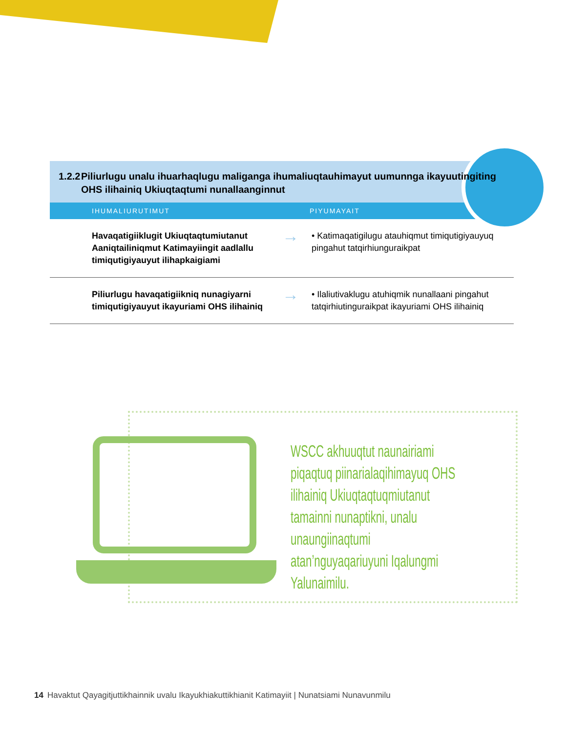1.2.2 Piliurlugu unalu ihuarhaqlugu maliganga ihumaliuqtauhimayut uumunnga ikayuutingiting OHS ilihainiq Ukiuqtaqtumi nunallaanginnut
IHUMALIURUTIMUT PIYUMAYAIT
| Havaqatigiiklugit Ukiuqtaqtumiutanut Aaniqtailiniqmut Katimayiingit aadlallu timiqutigiyauyut ilihapkaigiami | → | • Katimaqatigilugu atauhiqmut timiqutigiyauyuq pingahut tatqirhiunguraikpat |
| Piliurlugu havaqatigiikniq nunagiyarni timiqutigiyauyut ikayuriami OHS ilihainiq | → | • Ilaliutivaklugu atuhiqmik nunallaani pingahut tatqirhiutinguraikpat ikayuriami OHS ilihainiq |
WSCC akhuuqtut naunairiami piqaqtuq piinarialaqihimayuq OHS ilihainiq Ukiuqtaqtuqmiutanut tamainni nunaptikni, unalu unaungiinaqtumi atan’nguyaqariuyuni Iqalungmi Yalunaimilu.
14 Havaktut Qayagitjuttikhainnik uvalu Ikayukhiakuttikhianit Katimayiit | Nunatsiami Nunavunmilu